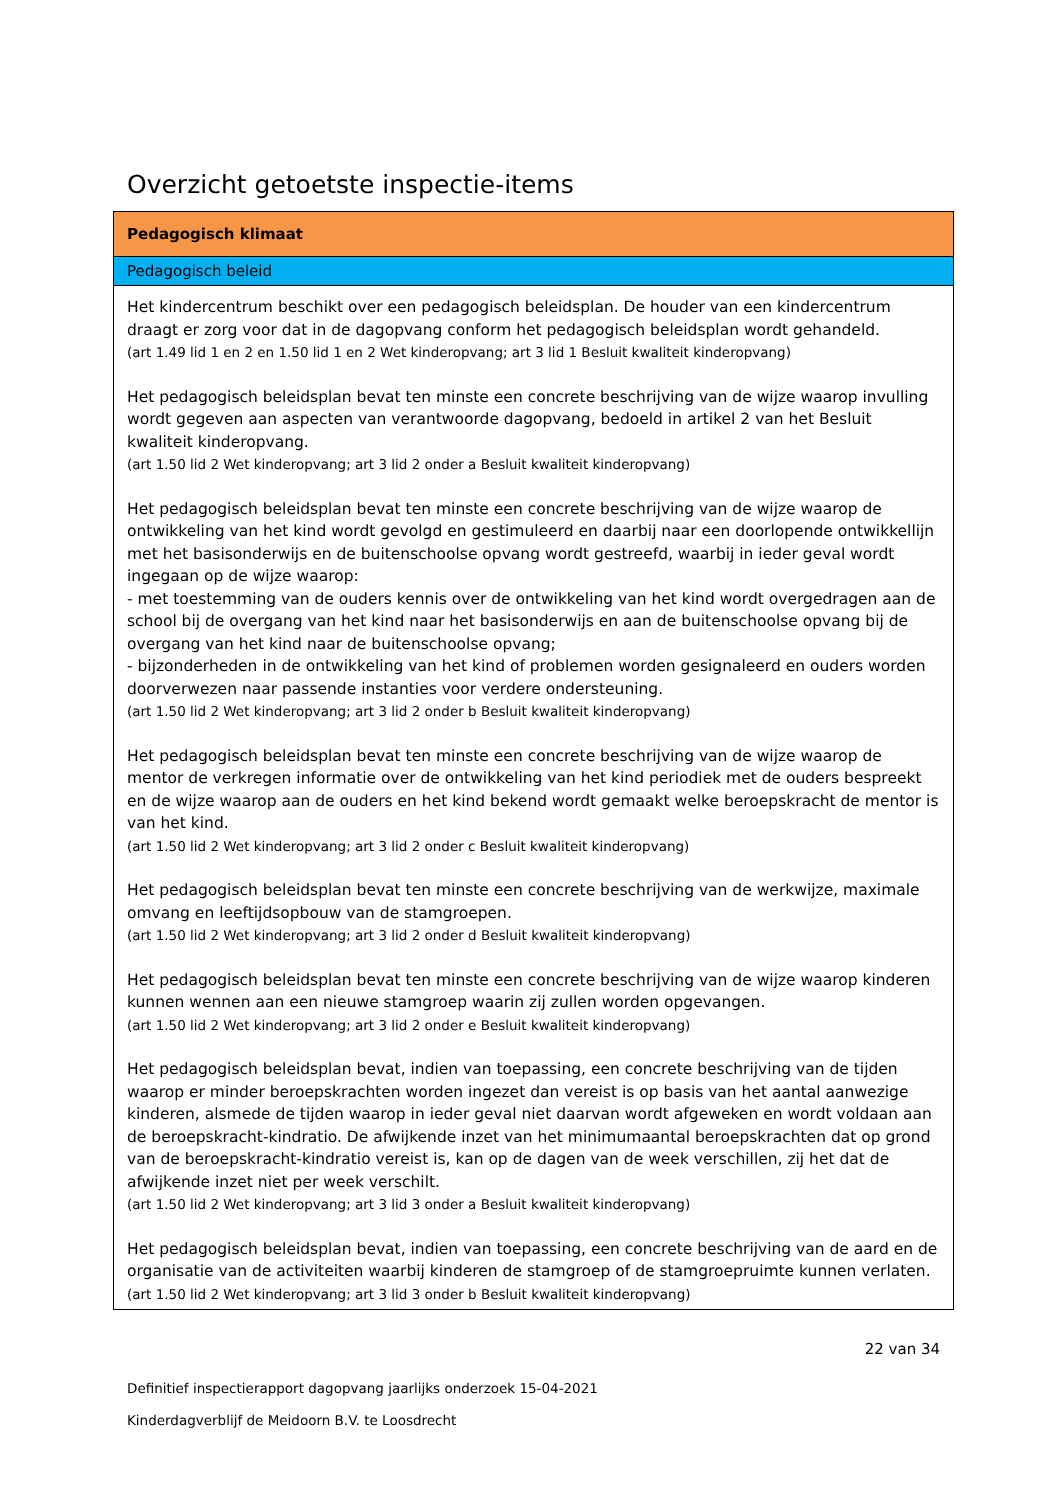Overzicht getoetste inspectie-items
| Pedagogisch klimaat |
| --- |
| Pedagogisch beleid |
| Het kindercentrum beschikt over een pedagogisch beleidsplan. De houder van een kindercentrum draagt er zorg voor dat in de dagopvang conform het pedagogisch beleidsplan wordt gehandeld. (art 1.49 lid 1 en 2 en 1.50 lid 1 en 2 Wet kinderopvang; art 3 lid 1 Besluit kwaliteit kinderopvang) Het pedagogisch beleidsplan bevat ten minste een concrete beschrijving van de wijze waarop invulling wordt gegeven aan aspecten van verantwoorde dagopvang, bedoeld in artikel 2 van het Besluit kwaliteit kinderopvang. (art 1.50 lid 2 Wet kinderopvang; art 3 lid 2 onder a Besluit kwaliteit kinderopvang) Het pedagogisch beleidsplan bevat ten minste een concrete beschrijving van de wijze waarop de ontwikkeling van het kind wordt gevolgd en gestimuleerd en daarbij naar een doorlopende ontwikkellijn met het basisonderwijs en de buitenschoolse opvang wordt gestreefd, waarbij in ieder geval wordt ingegaan op de wijze waarop: - met toestemming van de ouders kennis over de ontwikkeling van het kind wordt overgedragen aan de school bij de overgang van het kind naar het basisonderwijs en aan de buitenschoolse opvang bij de overgang van het kind naar de buitenschoolse opvang; - bijzonderheden in de ontwikkeling van het kind of problemen worden gesignaleerd en ouders worden doorverwezen naar passende instanties voor verdere ondersteuning. (art 1.50 lid 2 Wet kinderopvang; art 3 lid 2 onder b Besluit kwaliteit kinderopvang) Het pedagogisch beleidsplan bevat ten minste een concrete beschrijving van de wijze waarop de mentor de verkregen informatie over de ontwikkeling van het kind periodiek met de ouders bespreekt en de wijze waarop aan de ouders en het kind bekend wordt gemaakt welke beroepskracht de mentor is van het kind. (art 1.50 lid 2 Wet kinderopvang; art 3 lid 2 onder c Besluit kwaliteit kinderopvang) Het pedagogisch beleidsplan bevat ten minste een concrete beschrijving van de werkwijze, maximale omvang en leeftijdsopbouw van de stamgroepen. (art 1.50 lid 2 Wet kinderopvang; art 3 lid 2 onder d Besluit kwaliteit kinderopvang) Het pedagogisch beleidsplan bevat ten minste een concrete beschrijving van de wijze waarop kinderen kunnen wennen aan een nieuwe stamgroep waarin zij zullen worden opgevangen. (art 1.50 lid 2 Wet kinderopvang; art 3 lid 2 onder e Besluit kwaliteit kinderopvang) Het pedagogisch beleidsplan bevat, indien van toepassing, een concrete beschrijving van de tijden waarop er minder beroepskrachten worden ingezet dan vereist is op basis van het aantal aanwezige kinderen, alsmede de tijden waarop in ieder geval niet daarvan wordt afgeweken en wordt voldaan aan de beroepskracht-kindratio. De afwijkende inzet van het minimumaantal beroepskrachten dat op grond van de beroepskracht-kindratio vereist is, kan op de dagen van de week verschillen, zij het dat de afwijkende inzet niet per week verschilt. (art 1.50 lid 2 Wet kinderopvang; art 3 lid 3 onder a Besluit kwaliteit kinderopvang) Het pedagogisch beleidsplan bevat, indien van toepassing, een concrete beschrijving van de aard en de organisatie van de activiteiten waarbij kinderen de stamgroep of de stamgroepruimte kunnen verlaten. (art 1.50 lid 2 Wet kinderopvang; art 3 lid 3 onder b Besluit kwaliteit kinderopvang) |
22 van 34
Definitief inspectierapport dagopvang jaarlijks onderzoek 15-04-2021
Kinderdagverblijf de Meidoorn B.V. te Loosdrecht